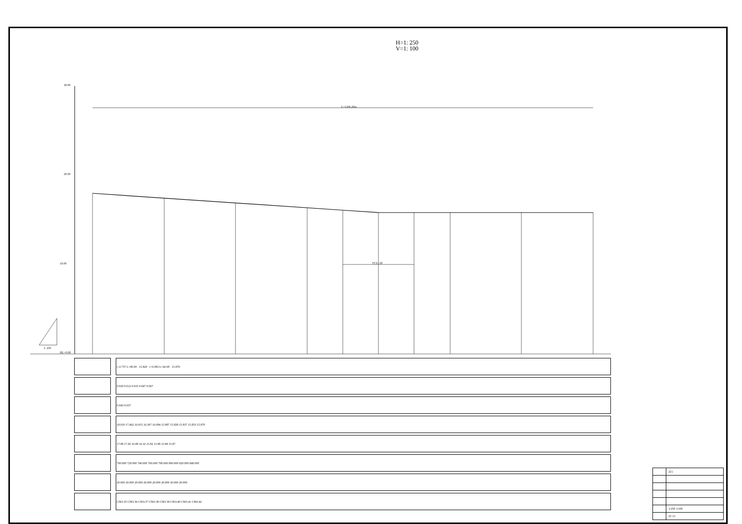H=1: 250
V=1: 100
30.00
20.00
10.00
DL=0.00
L=1106.20m
VCL=20
1: 250
| | | i=2.737 L=80.00 15.820 i=0.083 L=60.00 15.870 |
| | | 0.020 0.012 0.035 0.047 0.067 |
| | | 0.043 0.037 |
| | | 18.010 17.462 16.915 16.367 16.094 15.887 15.828 15.837 15.853 15.870 |
| | | 17.99 17.45 16.88 16.32 15.82 15.88 15.89 15.87 |
| | | 700.000 720.000 740.000 760.000 780.000 800.000 820.000 840.000 |
| | | 20.000 20.000 20.000 20.000 20.000 20.000 20.000 20.000 |
| | | CNO.35 CNO.36 CNO.37 CNO.38 CNO.39 CNO.40 CNO.41 CNO.42 |
| | 22 ( |
| | 1/250 1/100 |
| | 25 13 |